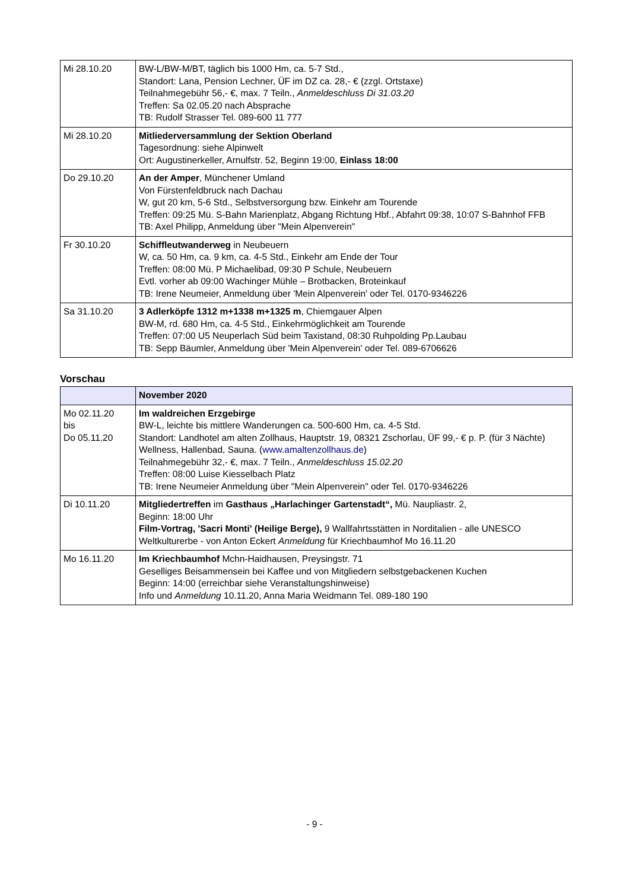| Mi 28.10.20 | BW-L/BW-M/BT, täglich bis 1000 Hm, ca. 5-7 Std., Standort: Lana, Pension Lechner, ÜF im DZ ca. 28,- € (zzgl. Ortstaxe) Teilnahmegebühr 56,- €, max. 7 Teiln., Anmeldeschluss Di 31.03.20 Treffen: Sa 02.05.20 nach Absprache TB: Rudolf Strasser Tel. 089-600 11 777 |
| Mi 28.10.20 | Mitliederversammlung der Sektion Oberland Tagesordnung: siehe Alpinwelt Ort: Augustinerkeller, Arnulfstr. 52, Beginn 19:00, Einlass 18:00 |
| Do 29.10.20 | An der Amper , Münchener Umland Von Fürstenfeldbruck nach Dachau W, gut 20 km, 5-6 Std., Selbstversorgung bzw. Einkehr am Tourende Treffen: 09:25 Mü. S-Bahn Marienplatz, Abgang Richtung Hbf., Abfahrt 09:38, 10:07 S-Bahnhof FFB TB: Axel Philipp, Anmeldung über "Mein Alpenverein" |
| Fr 30.10.20 | Schiffleutwanderweg in Neubeuern W, ca. 50 Hm, ca. 9 km, ca. 4-5 Std., Einkehr am Ende der Tour Treffen: 08:00 Mü. P Michaelibad, 09:30 P Schule, Neubeuern Evtl. vorher ab 09:00 Wachinger Mühle – Brotbacken, Broteinkauf TB: Irene Neumeier, Anmeldung über 'Mein Alpenverein' oder Tel. 0170-9346226 |
| Sa 31.10.20 | 3 Adlerköpfe 1312 m+1338 m+1325 m , Chiemgauer Alpen BW-M, rd. 680 Hm, ca. 4-5 Std., Einkehrmöglichkeit am Tourende Treffen: 07:00 U5 Neuperlach Süd beim Taxistand, 08:30 Ruhpolding Pp.Laubau TB: Sepp Bäumler, Anmeldung über 'Mein Alpenverein' oder Tel. 089-6706626 |
Vorschau
| | November 2020 |
| --- | --- |
| Mo 02.11.20 bis Do 05.11.20 | Im waldreichen Erzgebirge BW-L, leichte bis mittlere Wanderungen ca. 500-600 Hm, ca. 4-5 Std. Standort: Landhotel am alten Zollhaus, Hauptstr. 19, 08321 Zschorlau, ÜF 99,- € p. P. (für 3 Nächte) Wellness, Hallenbad, Sauna. ( www.amaltenzollhaus.de ) Teilnahmegebühr 32,- €, max. 7 Teiln., Anmeldeschluss 15.02.20 Treffen: 08:00 Luise Kiesselbach Platz TB: Irene Neumeier Anmeldung über "Mein Alpenverein" oder Tel. 0170-9346226 |
| Di 10.11.20 | Mitgliedertreffen im Gasthaus „Harlachinger Gartenstadt“, Mü. Naupliastr. 2, Beginn: 18:00 Uhr Film-Vortrag, 'Sacri Monti' (Heilige Berge), 9 Wallfahrtsstätten in Norditalien - alle UNESCO Weltkulturerbe - von Anton Eckert Anmeldung für Kriechbaumhof Mo 16.11.20 |
| Mo 16.11.20 | Im Kriechbaumhof Mchn-Haidhausen, Preysingstr. 71 Geselliges Beisammensein bei Kaffee und von Mitgliedern selbstgebackenen Kuchen Beginn: 14:00 (erreichbar siehe Veranstaltungshinweise) Info und Anmeldung 10.11.20, Anna Maria Weidmann Tel. 089-180 190 |
- 9 -